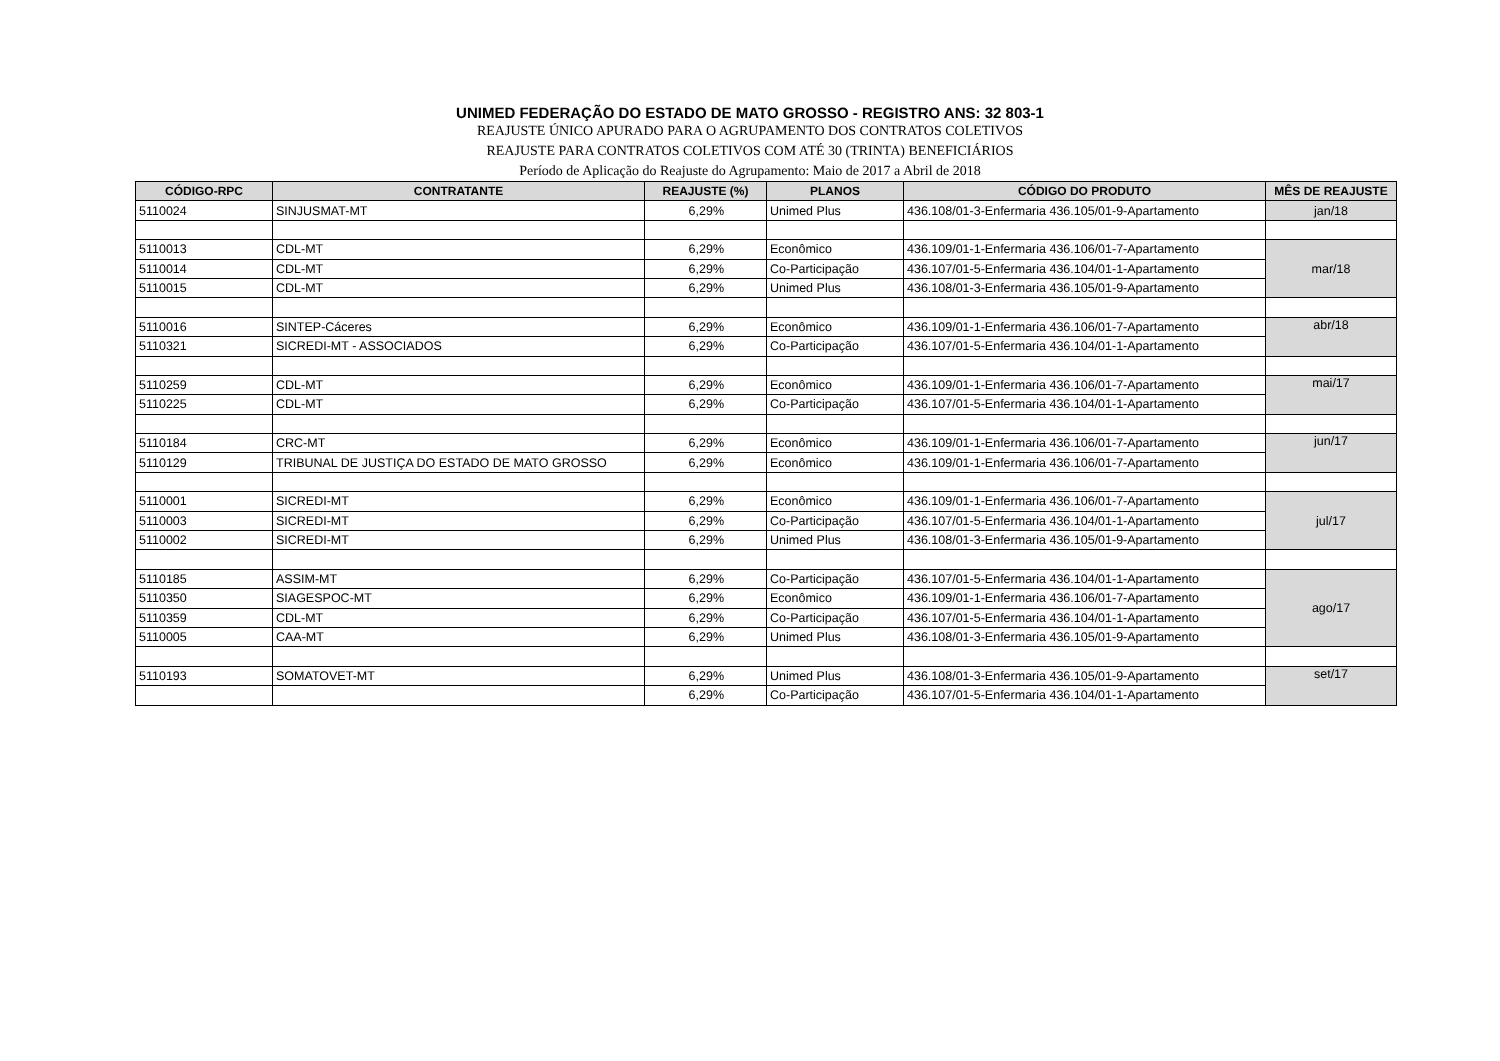UNIMED FEDERAÇÃO DO ESTADO DE MATO GROSSO - REGISTRO ANS: 32 803-1
REAJUSTE ÚNICO APURADO PARA O AGRUPAMENTO DOS CONTRATOS COLETIVOS
REAJUSTE PARA CONTRATOS COLETIVOS COM ATÉ 30 (TRINTA) BENEFICIÁRIOS
Período de Aplicação do Reajuste do Agrupamento: Maio de 2017 a Abril de 2018
| CÓDIGO-RPC | CONTRATANTE | REAJUSTE (%) | PLANOS | CÓDIGO DO PRODUTO | MÊS DE REAJUSTE |
| --- | --- | --- | --- | --- | --- |
| 5110024 | SINJUSMAT-MT | 6,29% | Unimed Plus | 436.108/01-3-Enfermaria 436.105/01-9-Apartamento | jan/18 |
| 5110013 | CDL-MT | 6,29% | Econômico | 436.109/01-1-Enfermaria 436.106/01-7-Apartamento | mar/18 |
| 5110014 | CDL-MT | 6,29% | Co-Participação | 436.107/01-5-Enfermaria 436.104/01-1-Apartamento | |
| 5110015 | CDL-MT | 6,29% | Unimed Plus | 436.108/01-3-Enfermaria 436.105/01-9-Apartamento | |
| 5110016 | SINTEP-Cáceres | 6,29% | Econômico | 436.109/01-1-Enfermaria 436.106/01-7-Apartamento | abr/18 |
| 5110321 | SICREDI-MT - ASSOCIADOS | 6,29% | Co-Participação | 436.107/01-5-Enfermaria 436.104/01-1-Apartamento | |
| 5110259 | CDL-MT | 6,29% | Econômico | 436.109/01-1-Enfermaria 436.106/01-7-Apartamento | mai/17 |
| 5110225 | CDL-MT | 6,29% | Co-Participação | 436.107/01-5-Enfermaria 436.104/01-1-Apartamento | |
| 5110184 | CRC-MT | 6,29% | Econômico | 436.109/01-1-Enfermaria 436.106/01-7-Apartamento | jun/17 |
| 5110129 | TRIBUNAL DE JUSTIÇA DO ESTADO DE MATO GROSSO | 6,29% | Econômico | 436.109/01-1-Enfermaria 436.106/01-7-Apartamento | |
| 5110001 | SICREDI-MT | 6,29% | Econômico | 436.109/01-1-Enfermaria 436.106/01-7-Apartamento | jul/17 |
| 5110003 | SICREDI-MT | 6,29% | Co-Participação | 436.107/01-5-Enfermaria 436.104/01-1-Apartamento | |
| 5110002 | SICREDI-MT | 6,29% | Unimed Plus | 436.108/01-3-Enfermaria 436.105/01-9-Apartamento | |
| 5110185 | ASSIM-MT | 6,29% | Co-Participação | 436.107/01-5-Enfermaria 436.104/01-1-Apartamento | ago/17 |
| 5110350 | SIAGESPOC-MT | 6,29% | Econômico | 436.109/01-1-Enfermaria 436.106/01-7-Apartamento | |
| 5110359 | CDL-MT | 6,29% | Co-Participação | 436.107/01-5-Enfermaria 436.104/01-1-Apartamento | |
| 5110005 | CAA-MT | 6,29% | Unimed Plus | 436.108/01-3-Enfermaria 436.105/01-9-Apartamento | |
| 5110193 | SOMATOVET-MT | 6,29% | Unimed Plus | 436.108/01-3-Enfermaria 436.105/01-9-Apartamento | set/17 |
| | | 6,29% | Co-Participação | 436.107/01-5-Enfermaria 436.104/01-1-Apartamento | |